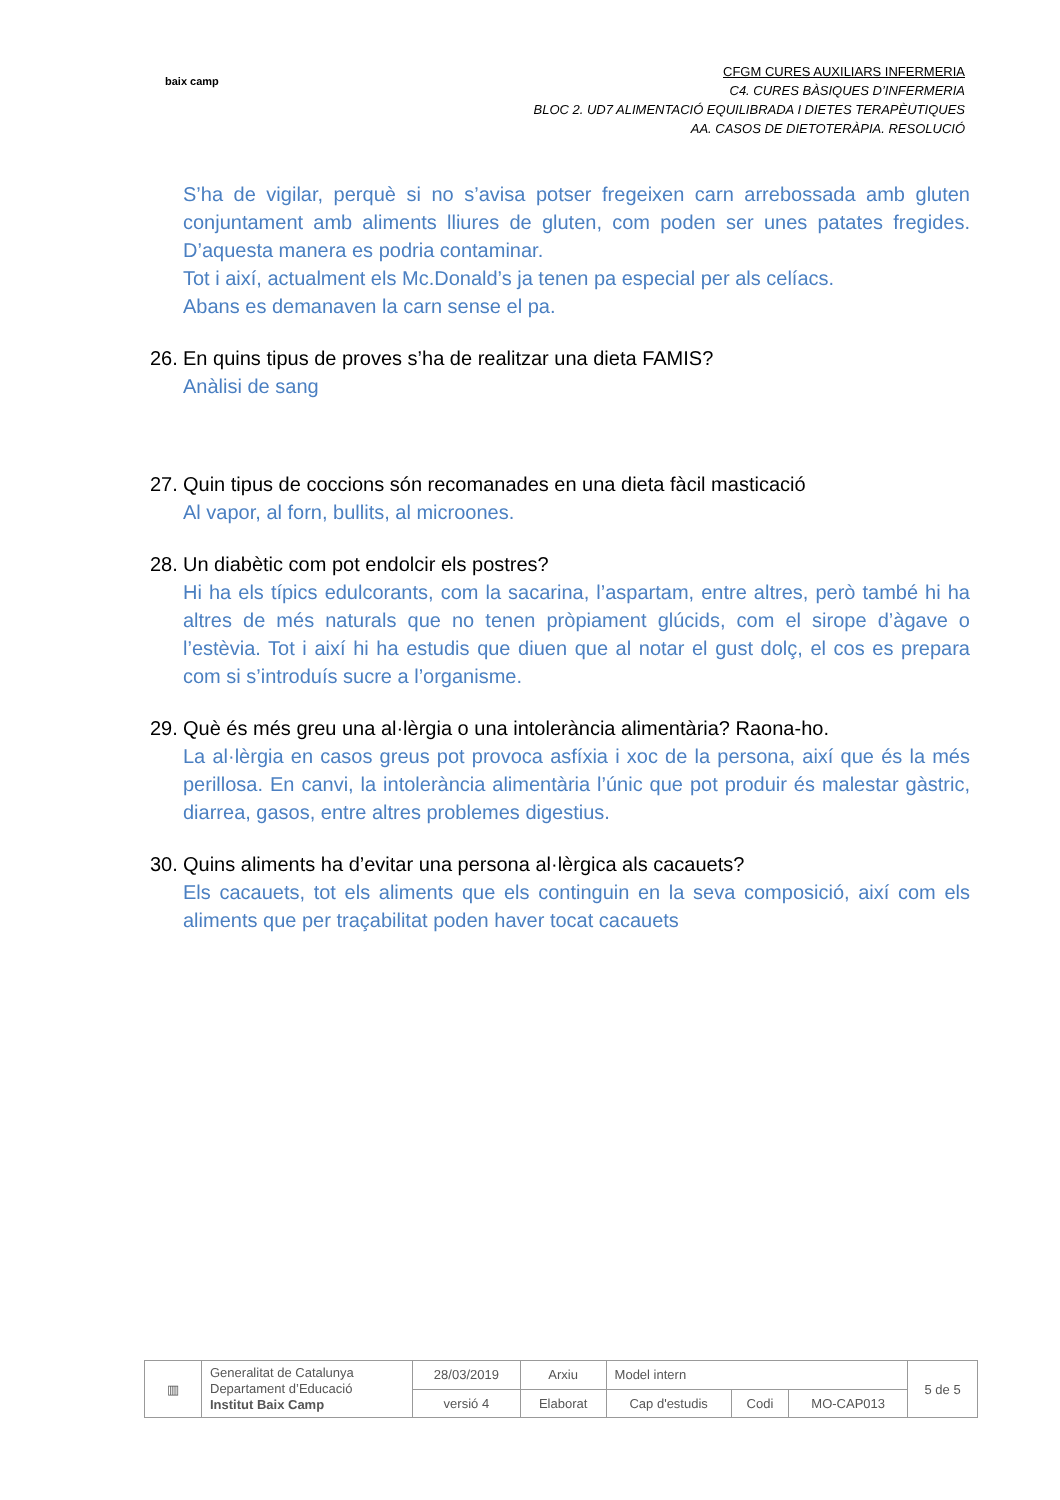baix camp
CFGM CURES AUXILIARS INFERMERIA
C4. CURES BÀSIQUES D’INFERMERIA
BLOC 2. UD7 ALIMENTACIÓ EQUILIBRADA I DIETES TERAPÈUTIQUES
AA. CASOS DE DIETOTERÀPIA. RESOLUCIÓ
S’ha de vigilar, perquè si no s’avisa potser fregeixen carn arrebossada amb gluten conjuntament amb aliments lliures de gluten, com poden ser unes patates fregides. D’aquesta manera es podria contaminar.
Tot i així, actualment els Mc.Donald’s ja tenen pa especial per als celíacs.
Abans es demanaven la carn sense el pa.
26. En quins tipus de proves s’ha de realitzar una dieta FAMIS?
Anàlisi de sang
27. Quin tipus de coccions són recomanades en una dieta fàcil masticació
Al vapor, al forn, bullits, al microones.
28. Un diabètic com pot endolcir els postres?
Hi ha els típics edulcorants, com la sacarina, l’aspartam, entre altres, però també hi ha altres de més naturals que no tenen pròpiament glúcids, com el sirope d’àgave o l’estèvia. Tot i així hi ha estudis que diuen que al notar el gust dolç, el cos es prepara com si s’introduís sucre a l’organisme.
29. Què és més greu una al·lèrgia o una intolerància alimentària? Raona-ho.
La al·lèrgia en casos greus pot provoca asfíxia i xoc de la persona, així que és la més perillosa. En canvi, la intolerància alimentària l’únic que pot produir és malestar gàstric, diarrea, gasos, entre altres problemes digestius.
30. Quins aliments ha d’evitar una persona al·lèrgica als cacauets?
Els cacauets, tot els aliments que els continguin en la seva composició, així com els aliments que per traçabilitat poden haver tocat cacauets
| ▥ | Generalitat de Catalunya Departament d’Educació Institut Baix Camp | 28/03/2019 | Arxiu | Model intern | | | 5 de 5 |
| | | versió 4 | Elaborat | Cap d'estudis | Codi | MO-CAP013 | |